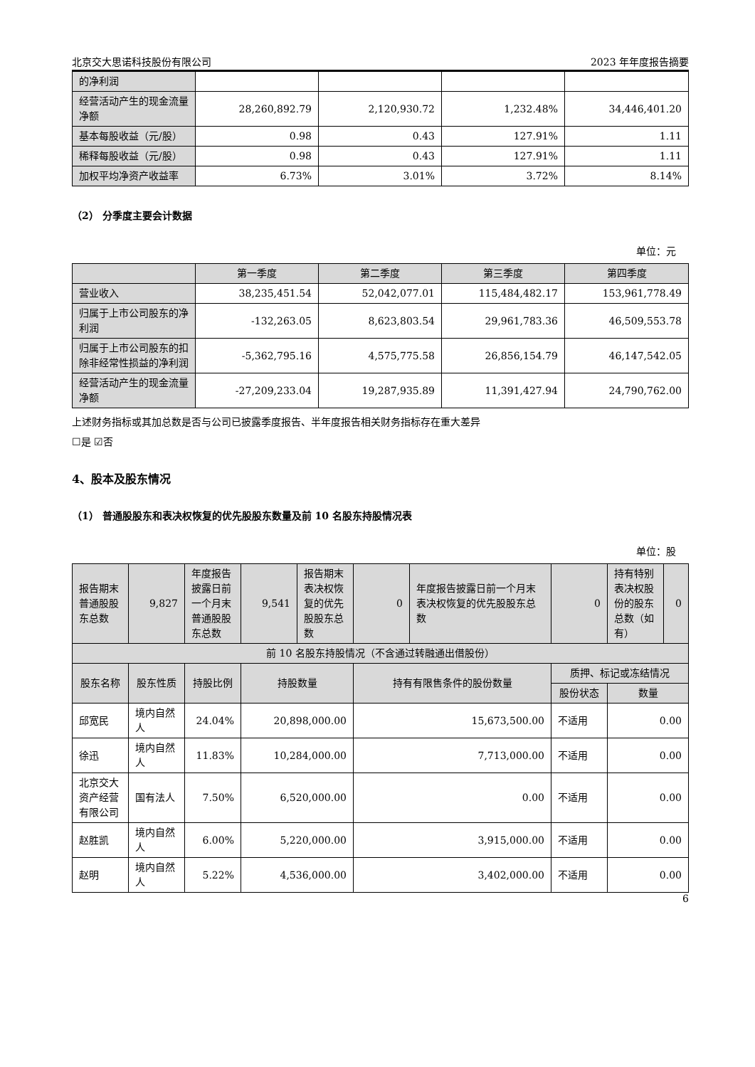北京交大思诺科技股份有限公司 2023 年年度报告摘要
| 的净利润 | | | | |
| 经营活动产生的现金流量净额 | 28,260,892.79 | 2,120,930.72 | 1,232.48% | 34,446,401.20 |
| 基本每股收益（元/股） | 0.98 | 0.43 | 127.91% | 1.11 |
| 稀释每股收益（元/股） | 0.98 | 0.43 | 127.91% | 1.11 |
| 加权平均净资产收益率 | 6.73% | 3.01% | 3.72% | 8.14% |
（2） 分季度主要会计数据
单位：元
| | 第一季度 | 第二季度 | 第三季度 | 第四季度 |
| --- | --- | --- | --- | --- |
| 营业收入 | 38,235,451.54 | 52,042,077.01 | 115,484,482.17 | 153,961,778.49 |
| 归属于上市公司股东的净利润 | -132,263.05 | 8,623,803.54 | 29,961,783.36 | 46,509,553.78 |
| 归属于上市公司股东的扣除非经常性损益的净利润 | -5,362,795.16 | 4,575,775.58 | 26,856,154.79 | 46,147,542.05 |
| 经营活动产生的现金流量净额 | -27,209,233.04 | 19,287,935.89 | 11,391,427.94 | 24,790,762.00 |
上述财务指标或其加总数是否与公司已披露季度报告、半年度报告相关财务指标存在重大差异
☐是 ☑否
4、股本及股东情况
（1） 普通股股东和表决权恢复的优先股股东数量及前 10 名股东持股情况表
单位：股
| 报告期末普通股股东总数 | 9,827 | 年度报告披露日前一个月末普通股股东总数 | 9,541 | 报告期末表决权恢复的优先股股东总数 | 0 | 年度报告披露日前一个月末表决权恢复的优先股股东总数 | | 0 | 持有特别表决权股份的股东总数（如有） | 0 |
| 前 10 名股东持股情况（不含通过转融通出借股份） | | | | | | | | | | |
| 股东名称 | 股东性质 | 持股比例 | 持股数量 | | 持有有限售条件的股份数量 | | 质押、标记或冻结情况 | | | |
| | | | | | | | 股份状态 | | 数量 | |
| 邱宽民 | 境内自然人 | 24.04% | 20,898,000.00 | | 15,673,500.00 | | 不适用 | | 0.00 | |
| 徐迅 | 境内自然人 | 11.83% | 10,284,000.00 | | 7,713,000.00 | | 不适用 | | 0.00 | |
| 北京交大资产经营有限公司 | 国有法人 | 7.50% | 6,520,000.00 | | 0.00 | | 不适用 | | 0.00 | |
| 赵胜凯 | 境内自然人 | 6.00% | 5,220,000.00 | | 3,915,000.00 | | 不适用 | | 0.00 | |
| 赵明 | 境内自然人 | 5.22% | 4,536,000.00 | | 3,402,000.00 | | 不适用 | | 0.00 | |
6